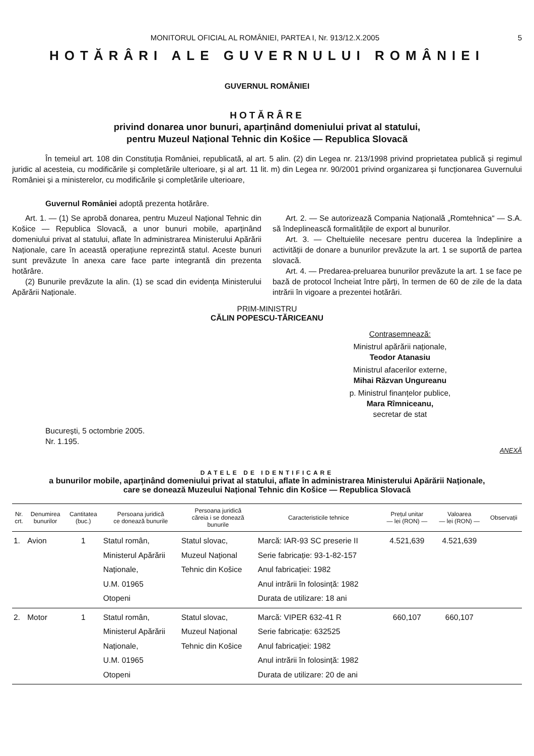MONITORUL OFICIAL AL ROMÂNIEI, PARTEA I, Nr. 913/12.X.2005 5
HOTĂRÂRI ALE GUVERNULUI ROMÂNIEI
GUVERNUL ROMÂNIEI
HOTĂRÂRE
privind donarea unor bunuri, aparținând domeniului privat al statului,
pentru Muzeul Național Tehnic din Košice — Republica Slovacă
În temeiul art. 108 din Constituția României, republicată, al art. 5 alin. (2) din Legea nr. 213/1998 privind proprietatea publică și regimul juridic al acesteia, cu modificările și completările ulterioare, și al art. 11 lit. m) din Legea nr. 90/2001 privind organizarea și funcționarea Guvernului României și a ministerelor, cu modificările și completările ulterioare,
Guvernul României adoptă prezenta hotărâre.
Art. 1. — (1) Se aprobă donarea, pentru Muzeul Național Tehnic din Košice — Republica Slovacă, a unor bunuri mobile, aparținând domeniului privat al statului, aflate în administrarea Ministerului Apărării Naționale, care în această operațiune reprezintă statul. Aceste bunuri sunt prevăzute în anexa care face parte integrantă din prezenta hotărâre.
(2) Bunurile prevăzute la alin. (1) se scad din evidența Ministerului Apărării Naționale.
Art. 2. — Se autorizează Compania Națională „Romtehnica“ — S.A. să îndeplinească formalitățile de export al bunurilor.
Art. 3. — Cheltuielile necesare pentru ducerea la îndeplinire a activității de donare a bunurilor prevăzute la art. 1 se suportă de partea slovacă.
Art. 4. — Predarea-preluarea bunurilor prevăzute la art. 1 se face pe bază de protocol încheiat între părți, în termen de 60 de zile de la data intrării în vigoare a prezentei hotărâri.
PRIM-MINISTRU
CĂLIN POPESCU-TĂRICEANU
Contrasemnează:
Ministrul apărării naționale,
Teodor Atanasiu
Ministrul afacerilor externe,
Mihai Răzvan Ungureanu
p. Ministrul finanțelor publice,
Mara Rîmniceanu,
secretar de stat
București, 5 octombrie 2005.
Nr. 1.195.
ANEXĂ
DATELE DE IDENTIFICARE
a bunurilor mobile, aparținând domeniului privat al statului, aflate în administrarea Ministerului Apărării Naționale,
care se donează Muzeului Național Tehnic din Košice — Republica Slovacă
| Nr. crt. | Denumirea bunurilor | Cantitatea (buc.) | Persoana juridică ce donează bunurile | Persoana juridică căreia i se donează bunurile | Caracteristicile tehnice | Prețul unitar — lei (RON) — | Valoarea — lei (RON) — | Observații |
| --- | --- | --- | --- | --- | --- | --- | --- | --- |
| 1. | Avion | 1 | Statul român, Ministerul Apărării Naționale, U.M. 01965 Otopeni | Statul slovac, Muzeul Național Tehnic din Košice | Marcă: IAR-93 SC preserie II Serie fabricație: 93-1-82-157 Anul fabricației: 1982 Anul intrării în folosință: 1982 Durata de utilizare: 18 ani | 4.521,639 | 4.521,639 | |
| 2. | Motor | 1 | Statul român, Ministerul Apărării Naționale, U.M. 01965 Otopeni | Statul slovac, Muzeul Național Tehnic din Košice | Marcă: VIPER 632-41 R Serie fabricație: 632525 Anul fabricației: 1982 Anul intrării în folosință: 1982 Durata de utilizare: 20 de ani | 660,107 | 660,107 | |